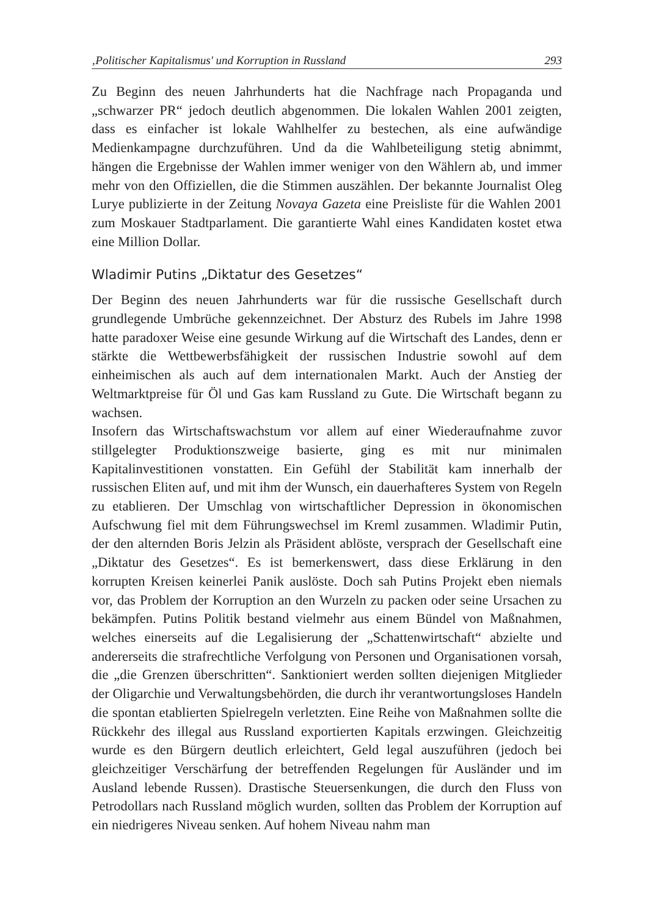‚Politischer Kapitalismus' und Korruption in Russland 293
Zu Beginn des neuen Jahrhunderts hat die Nachfrage nach Propaganda und „schwarzer PR“ jedoch deutlich abgenommen. Die lokalen Wahlen 2001 zeigten, dass es einfacher ist lokale Wahlhelfer zu bestechen, als eine aufwändige Medienkampagne durchzuführen. Und da die Wahlbeteiligung stetig abnimmt, hängen die Ergebnisse der Wahlen immer weniger von den Wählern ab, und immer mehr von den Offiziellen, die die Stimmen auszählen. Der bekannte Journalist Oleg Lurye publizierte in der Zeitung Novaya Gazeta eine Preisliste für die Wahlen 2001 zum Moskauer Stadtparlament. Die garantierte Wahl eines Kandidaten kostet etwa eine Million Dollar.
Wladimir Putins „Diktatur des Gesetzes“
Der Beginn des neuen Jahrhunderts war für die russische Gesellschaft durch grundlegende Umbrüche gekennzeichnet. Der Absturz des Rubels im Jahre 1998 hatte paradoxer Weise eine gesunde Wirkung auf die Wirtschaft des Landes, denn er stärkte die Wettbewerbsfähigkeit der russischen Industrie sowohl auf dem einheimischen als auch auf dem internationalen Markt. Auch der Anstieg der Weltmarktpreise für Öl und Gas kam Russland zu Gute. Die Wirtschaft begann zu wachsen.
Insofern das Wirtschaftswachstum vor allem auf einer Wiederaufnahme zuvor stillgelegter Produktionszweige basierte, ging es mit nur minimalen Kapitalinvestitionen vonstatten. Ein Gefühl der Stabilität kam innerhalb der russischen Eliten auf, und mit ihm der Wunsch, ein dauerhafteres System von Regeln zu etablieren. Der Umschlag von wirtschaftlicher Depression in ökonomischen Aufschwung fiel mit dem Führungswechsel im Kreml zusammen. Wladimir Putin, der den alternden Boris Jelzin als Präsident ablöste, versprach der Gesellschaft eine „Diktatur des Gesetzes“. Es ist bemerkenswert, dass diese Erklärung in den korrupten Kreisen keinerlei Panik auslöste. Doch sah Putins Projekt eben niemals vor, das Problem der Korruption an den Wurzeln zu packen oder seine Ursachen zu bekämpfen. Putins Politik bestand vielmehr aus einem Bündel von Maßnahmen, welches einerseits auf die Legalisierung der „Schattenwirtschaft“ abzielte und andererseits die strafrechtliche Verfolgung von Personen und Organisationen vorsah, die „die Grenzen überschritten“. Sanktioniert werden sollten diejenigen Mitglieder der Oligarchie und Verwaltungsbehörden, die durch ihr verantwortungsloses Handeln die spontan etablierten Spielregeln verletzten. Eine Reihe von Maßnahmen sollte die Rückkehr des illegal aus Russland exportierten Kapitals erzwingen. Gleichzeitig wurde es den Bürgern deutlich erleichtert, Geld legal auszuführen (jedoch bei gleichzeitiger Verschärfung der betreffenden Regelungen für Ausländer und im Ausland lebende Russen). Drastische Steuersenkungen, die durch den Fluss von Petrodollars nach Russland möglich wurden, sollten das Problem der Korruption auf ein niedrigeres Niveau senken. Auf hohem Niveau nahm man